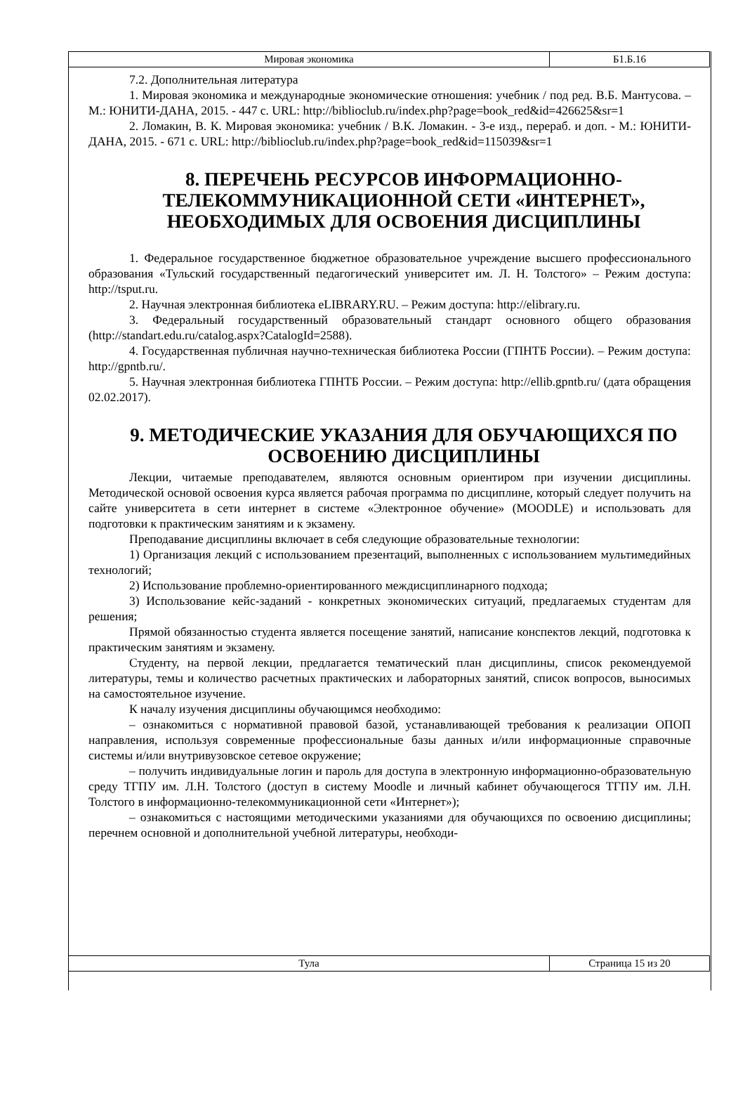Мировая экономика Б1.Б.16
7.2. Дополнительная литература
1. Мировая экономика и международные экономические отношения: учебник / под ред. В.Б. Мантусова. – М.: ЮНИТИ-ДАНА, 2015. - 447 с. URL: http://biblioclub.ru/index.php?page=book_red&id=426625&sr=1
2. Ломакин, В. К. Мировая экономика: учебник / В.К. Ломакин. - 3-е изд., перераб. и доп. - М.: ЮНИТИ-ДАНА, 2015. - 671 с. URL: http://biblioclub.ru/index.php?page=book_red&id=115039&sr=1
8. ПЕРЕЧЕНЬ РЕСУРСОВ ИНФОРМАЦИОННО-ТЕЛЕКОММУНИКАЦИОННОЙ СЕТИ «ИНТЕРНЕТ», НЕОБХОДИМЫХ ДЛЯ ОСВОЕНИЯ ДИСЦИПЛИНЫ
1. Федеральное государственное бюджетное образовательное учреждение высшего профессионального образования «Тульский государственный педагогический университет им. Л. Н. Толстого» – Режим доступа: http://tsput.ru.
2. Научная электронная библиотека eLIBRARY.RU. – Режим доступа: http://elibrary.ru.
3. Федеральный государственный образовательный стандарт основного общего образования (http://standart.edu.ru/catalog.aspx?CatalogId=2588).
4. Государственная публичная научно-техническая библиотека России (ГПНТБ России). – Режим доступа: http://gpntb.ru/.
5. Научная электронная библиотека ГПНТБ России. – Режим доступа: http://ellib.gpntb.ru/ (дата обращения 02.02.2017).
9. МЕТОДИЧЕСКИЕ УКАЗАНИЯ ДЛЯ ОБУЧАЮЩИХСЯ ПО ОСВОЕНИЮ ДИСЦИПЛИНЫ
Лекции, читаемые преподавателем, являются основным ориентиром при изучении дисциплины. Методической основой освоения курса является рабочая программа по дисциплине, который следует получить на сайте университета в сети интернет в системе «Электронное обучение» (MOODLE) и использовать для подготовки к практическим занятиям и к экзамену.
Преподавание дисциплины включает в себя следующие образовательные технологии:
1) Организация лекций с использованием презентаций, выполненных с использованием мультимедийных технологий;
2) Использование проблемно-ориентированного междисциплинарного подхода;
3) Использование кейс-заданий - конкретных экономических ситуаций, предлагаемых студентам для решения;
Прямой обязанностью студента является посещение занятий, написание конспектов лекций, подготовка к практическим занятиям и экзамену.
Студенту, на первой лекции, предлагается тематический план дисциплины, список рекомендуемой литературы, темы и количество расчетных практических и лабораторных занятий, список вопросов, выносимых на самостоятельное изучение.
К началу изучения дисциплины обучающимся необходимо:
– ознакомиться с нормативной правовой базой, устанавливающей требования к реализации ОПОП направления, используя современные профессиональные базы данных и/или информационные справочные системы и/или внутривузовское сетевое окружение;
– получить индивидуальные логин и пароль для доступа в электронную информационно-образовательную среду ТГПУ им. Л.Н. Толстого (доступ в систему Moodle и личный кабинет обучающегося ТГПУ им. Л.Н. Толстого в информационно-телекоммуникационной сети «Интернет»);
– ознакомиться с настоящими методическими указаниями для обучающихся по освоению дисциплины; перечнем основной и дополнительной учебной литературы, необходи-
Тула Страница 15 из 20